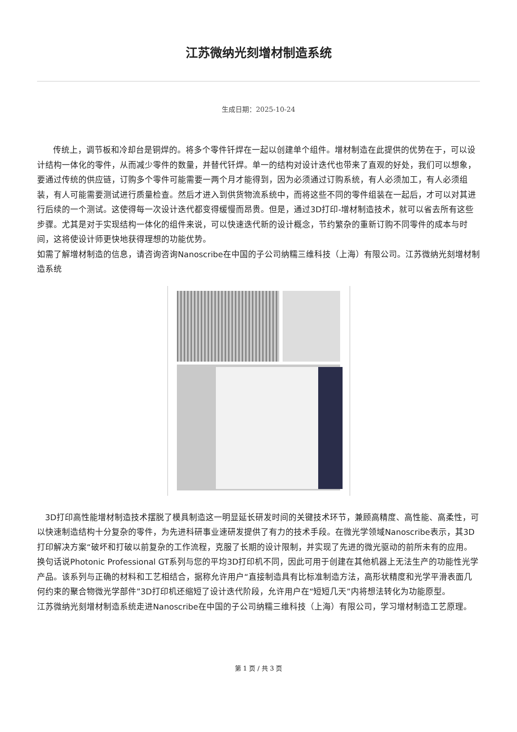江苏微纳光刻增材制造系统
生成日期：2025-10-24
  传统上，调节板和冷却台是铜焊的。将多个零件钎焊在一起以创建单个组件。增材制造在此提供的优势在于，可以设计结构一体化的零件，从而减少零件的数量，并替代钎焊。单一的结构对设计迭代也带来了直观的好处，我们可以想象，要通过传统的供应链，订购多个零件可能需要一两个月才能得到，因为必须通过订购系统，有人必须加工，有人必须组装，有人可能需要测试进行质量检查。然后才进入到供货物流系统中，而将这些不同的零件组装在一起后，才可以对其进行后续的一个测试。这使得每一次设计迭代都变得缓慢而昂贵。但是，通过3D打印-增材制造技术，就可以省去所有这些步骤。尤其是对于实现结构一体化的组件来说，可以快速迭代新的设计概念，节约繁杂的重新订购不同零件的成本与时间，这将使设计师更快地获得理想的功能优势。
如需了解增材制造的信息，请咨询咨询Nanoscribe在中国的子公司纳糯三维科技（上海）有限公司。江苏微纳光刻增材制造系统
 3D打印高性能增材制造技术摆脱了模具制造这一明显延长研发时间的关键技术环节，兼顾高精度、高性能、高柔性，可以快速制造结构十分复杂的零件，为先进科研事业速研发提供了有力的技术手段。在微光学领域Nanoscribe表示，其3D打印解决方案“破坏和打破以前复杂的工作流程，克服了长期的设计限制，并实现了先进的微光驱动的前所未有的应用。 换句话说Photonic Professional GT系列与您的平均3D打印机不同，因此可用于创建在其他机器上无法生产的功能性光学产品。该系列与正确的材料和工艺相结合，据称允许用户“直接制造具有比标准制造方法，高形状精度和光学平滑表面几何约束的聚合物微光学部件”3D打印机还缩短了设计迭代阶段，允许用户在“短短几天”内将想法转化为功能原型。
江苏微纳光刻增材制造系统走进Nanoscribe在中国的子公司纳糯三维科技（上海）有限公司，学习增材制造工艺原理。
第 1 页 / 共 3 页